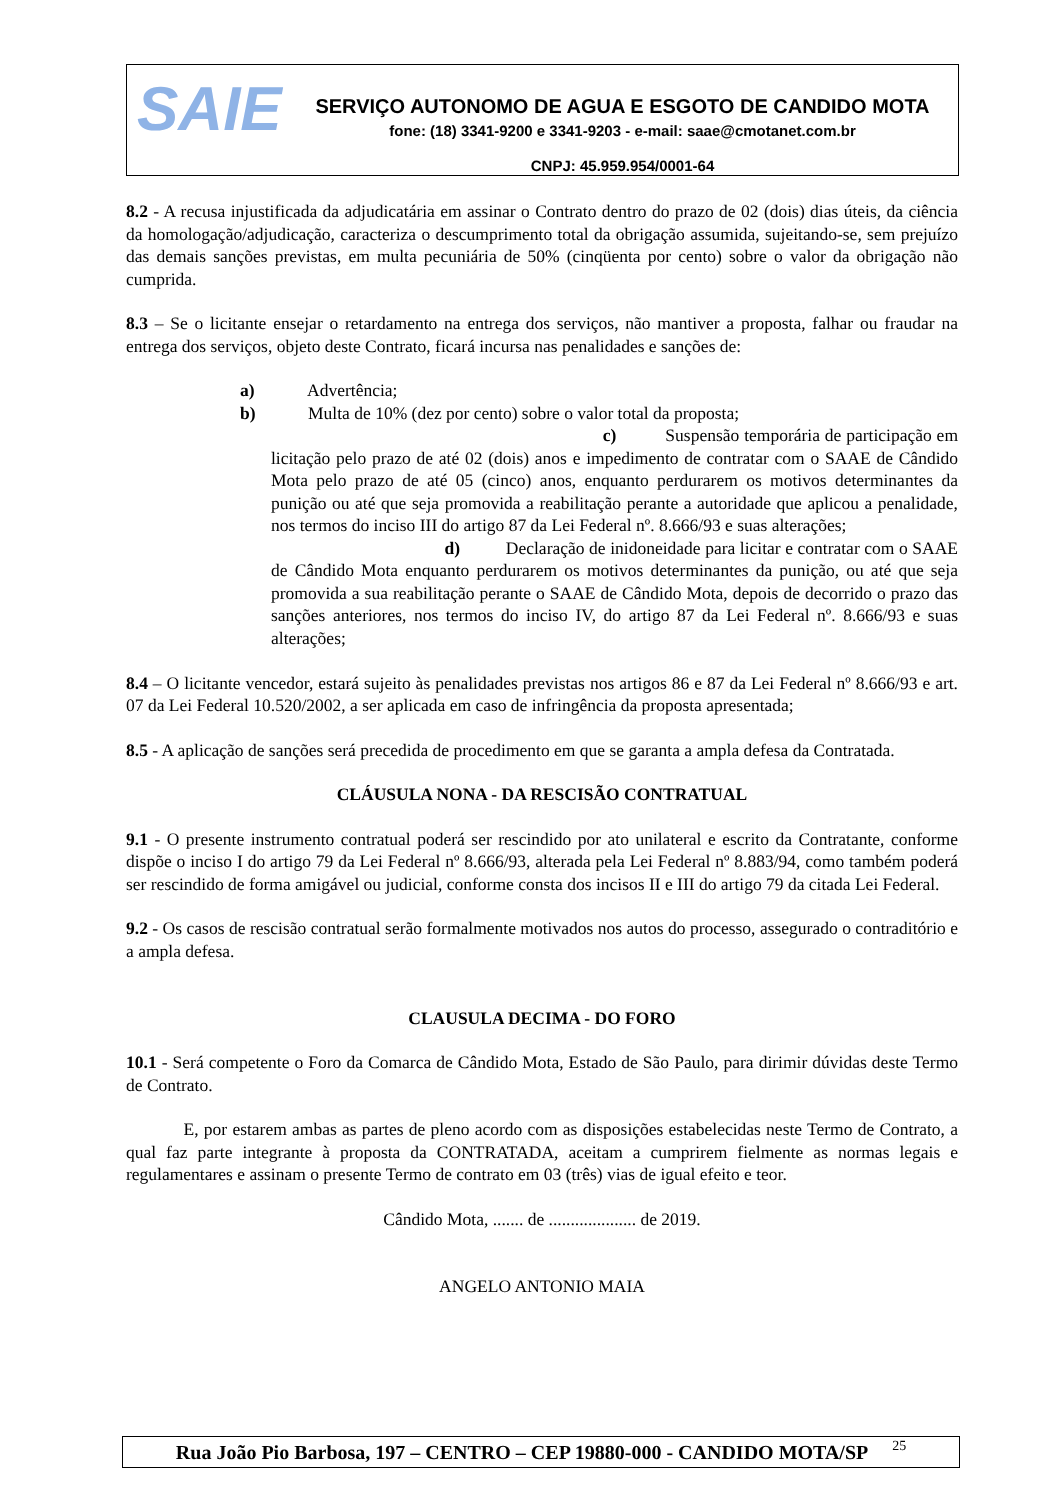SAIE
SERVIÇO AUTONOMO DE AGUA E ESGOTO DE CANDIDO MOTA
fone: (18) 3341-9200 e 3341-9203 - e-mail: saae@cmotanet.com.br
CNPJ: 45.959.954/0001-64
8.2 - A recusa injustificada da adjudicatária em assinar o Contrato dentro do prazo de 02 (dois) dias úteis, da ciência da homologação/adjudicação, caracteriza o descumprimento total da obrigação assumida, sujeitando-se, sem prejuízo das demais sanções previstas, em multa pecuniária de 50% (cinqüenta por cento) sobre o valor da obrigação não cumprida.
8.3 – Se o licitante ensejar o retardamento na entrega dos serviços, não mantiver a proposta, falhar ou fraudar na entrega dos serviços, objeto deste Contrato, ficará incursa nas penalidades e sanções de:
a) Advertência;
b) Multa de 10% (dez por cento) sobre o valor total da proposta;
c) Suspensão temporária de participação em licitação pelo prazo de até 02 (dois) anos e impedimento de contratar com o SAAE de Cândido Mota pelo prazo de até 05 (cinco) anos, enquanto perdurarem os motivos determinantes da punição ou até que seja promovida a reabilitação perante a autoridade que aplicou a penalidade, nos termos do inciso III do artigo 87 da Lei Federal nº. 8.666/93 e suas alterações;
d) Declaração de inidoneidade para licitar e contratar com o SAAE de Cândido Mota enquanto perdurarem os motivos determinantes da punição, ou até que seja promovida a sua reabilitação perante o SAAE de Cândido Mota, depois de decorrido o prazo das sanções anteriores, nos termos do inciso IV, do artigo 87 da Lei Federal nº. 8.666/93 e suas alterações;
8.4 – O licitante vencedor, estará sujeito às penalidades previstas nos artigos 86 e 87 da Lei Federal nº 8.666/93 e art. 07 da Lei Federal 10.520/2002, a ser aplicada em caso de infringência da proposta apresentada;
8.5 - A aplicação de sanções será precedida de procedimento em que se garanta a ampla defesa da Contratada.
CLÁUSULA NONA - DA RESCISÃO CONTRATUAL
9.1 - O presente instrumento contratual poderá ser rescindido por ato unilateral e escrito da Contratante, conforme dispõe o inciso I do artigo 79 da Lei Federal nº 8.666/93, alterada pela Lei Federal nº 8.883/94, como também poderá ser rescindido de forma amigável ou judicial, conforme consta dos incisos II e III do artigo 79 da citada Lei Federal.
9.2 - Os casos de rescisão contratual serão formalmente motivados nos autos do processo, assegurado o contraditório e a ampla defesa.
CLAUSULA DECIMA - DO FORO
10.1 - Será competente o Foro da Comarca de Cândido Mota, Estado de São Paulo, para dirimir dúvidas deste Termo de Contrato.
E, por estarem ambas as partes de pleno acordo com as disposições estabelecidas neste Termo de Contrato, a qual faz parte integrante à proposta da CONTRATADA, aceitam a cumprirem fielmente as normas legais e regulamentares e assinam o presente Termo de contrato em 03 (três) vias de igual efeito e teor.
Cândido Mota, ....... de .................... de 2019.
ANGELO ANTONIO MAIA
Rua João Pio Barbosa, 197 – CENTRO – CEP 19880-000 - CANDIDO MOTA/SP 25